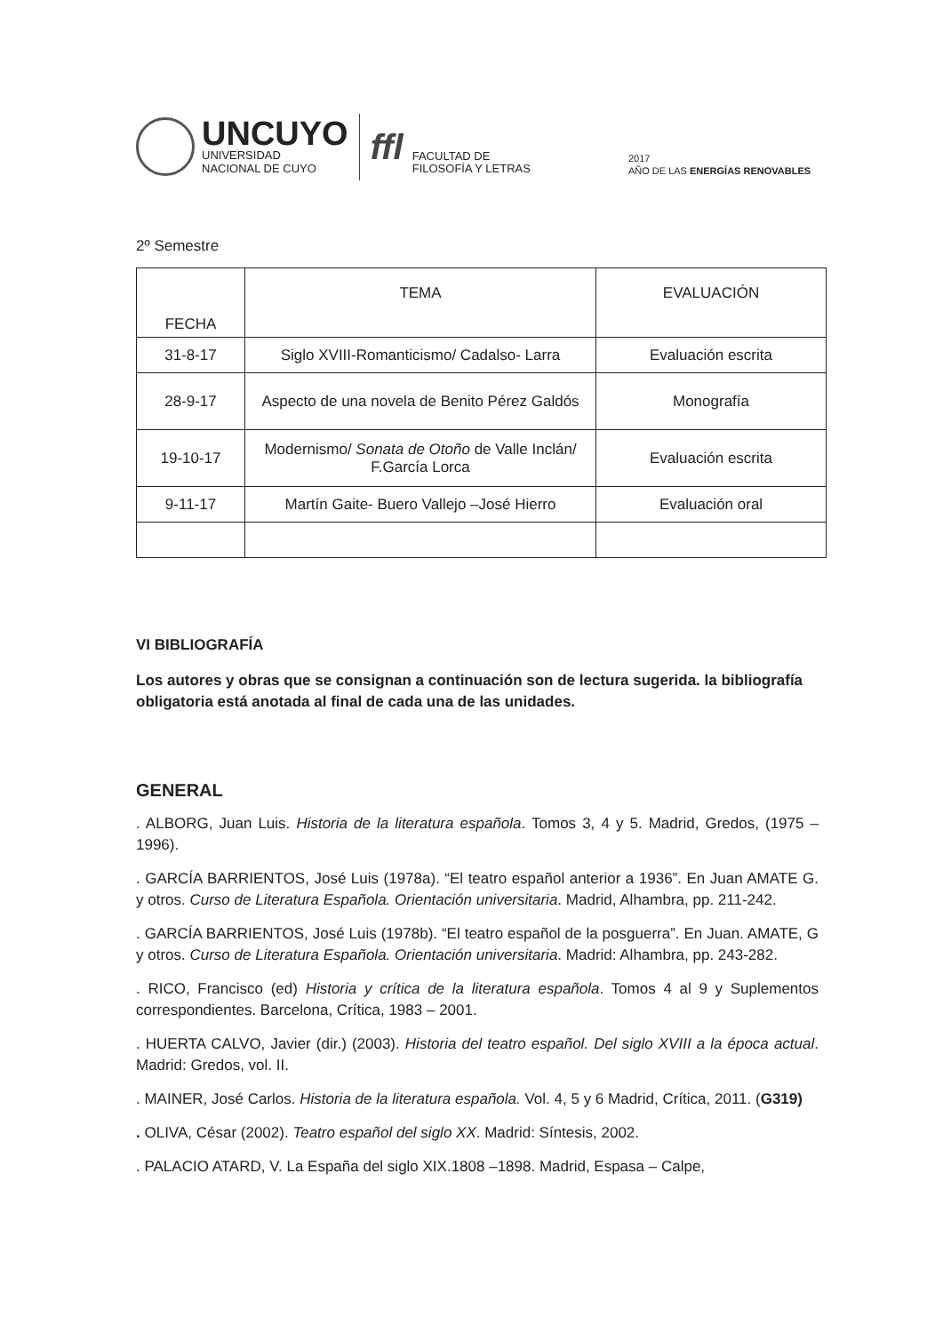UNCUYO
UNIVERSIDAD
NACIONAL DE CUYO
ffl
FACULTAD DE
FILOSOFÍA Y LETRAS
2017
AÑO DE LAS ENERGÍAS RENOVABLES
2º Semestre
| FECHA | TEMA | EVALUACIÓN |
| --- | --- | --- |
| 31-8-17 | Siglo XVIII-Romanticismo/ Cadalso- Larra | Evaluación escrita |
| 28-9-17 | Aspecto de una novela de Benito Pérez Galdós | Monografía |
| 19-10-17 | Modernismo/ Sonata de Otoño de Valle Inclán/ F.García Lorca | Evaluación escrita |
| 9-11-17 | Martín Gaite- Buero Vallejo –José Hierro | Evaluación oral |
VI BIBLIOGRAFÍA
Los autores y obras que se consignan a continuación son de lectura sugerida. la bibliografía obligatoria está anotada al final de cada una de las unidades.
GENERAL
. ALBORG, Juan Luis. Historia de la literatura española. Tomos 3, 4 y 5. Madrid, Gredos, (1975 – 1996).
. GARCÍA BARRIENTOS, José Luis (1978a). “El teatro español anterior a 1936”. En Juan AMATE G. y otros. Curso de Literatura Española. Orientación universitaria. Madrid, Alhambra, pp. 211-242.
. GARCÍA BARRIENTOS, José Luis (1978b). “El teatro español de la posguerra”. En Juan. AMATE, G y otros. Curso de Literatura Española. Orientación universitaria. Madrid: Alhambra, pp. 243-282.
. RICO, Francisco (ed) Historia y crítica de la literatura española. Tomos 4 al 9 y Suplementos correspondientes. Barcelona, Crítica, 1983 – 2001.
. HUERTA CALVO, Javier (dir.) (2003). Historia del teatro español. Del siglo XVIII a la época actual. Madrid: Gredos, vol. II.
. MAINER, José Carlos. Historia de la literatura española. Vol. 4, 5 y 6 Madrid, Crítica, 2011. (G319)
. OLIVA, César (2002). Teatro español del siglo XX. Madrid: Síntesis, 2002.
. PALACIO ATARD, V. La España del siglo XIX.1808 –1898. Madrid, Espasa – Calpe,